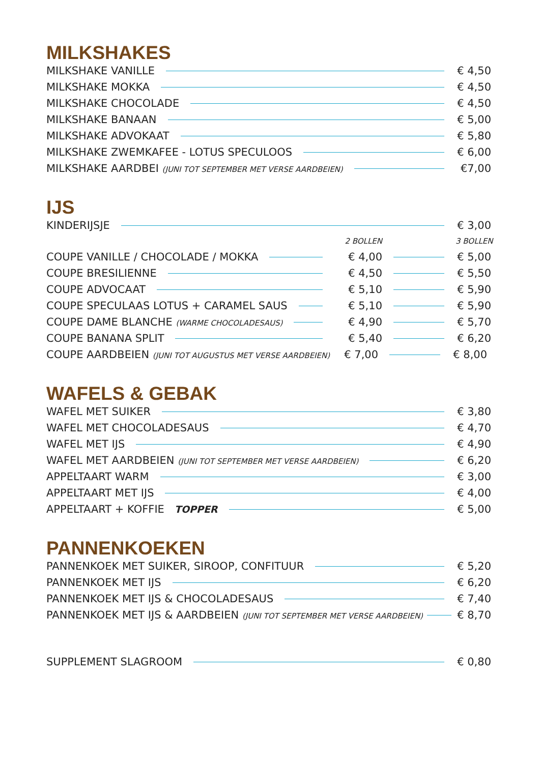MILKSHAKES
MILKSHAKE VANILLE € 4,50
MILKSHAKE MOKKA € 4,50
MILKSHAKE CHOCOLADE € 4,50
MILKSHAKE BANAAN € 5,00
MILKSHAKE ADVOKAAT € 5,80
MILKSHAKE ZWEMKAFEE - LOTUS SPECULOOS € 6,00
MILKSHAKE AARDBEI (JUNI TOT SEPTEMBER MET VERSE AARDBEIEN) €7,00
IJS
KINDERIJSJE € 3,00
2 BOLLEN 3 BOLLEN
COUPE VANILLE / CHOCOLADE / MOKKA € 4,00 € 5,00
COUPE BRESILIENNE € 4,50 € 5,50
COUPE ADVOCAAT € 5,10 € 5,90
COUPE SPECULAAS LOTUS + CARAMEL SAUS € 5,10 € 5,90
COUPE DAME BLANCHE (WARME CHOCOLADESAUS) € 4,90 € 5,70
COUPE BANANA SPLIT € 5,40 € 6,20
COUPE AARDBEIEN (JUNI TOT AUGUSTUS MET VERSE AARDBEIEN) € 7,00 € 8,00
WAFELS & GEBAK
WAFEL MET SUIKER € 3,80
WAFEL MET CHOCOLADESAUS € 4,70
WAFEL MET IJS € 4,90
WAFEL MET AARDBEIEN (JUNI TOT SEPTEMBER MET VERSE AARDBEIEN) € 6,20
APPELTAART WARM € 3,00
APPELTAART MET IJS € 4,00
APPELTAART + KOFFIE TOPPER € 5,00
PANNENKOEKEN
PANNENKOEK MET SUIKER, SIROOP, CONFITUUR € 5,20
PANNENKOEK MET IJS € 6,20
PANNENKOEK MET IJS & CHOCOLADESAUS € 7,40
PANNENKOEK MET IJS & AARDBEIEN (JUNI TOT SEPTEMBER MET VERSE AARDBEIEN) € 8,70
SUPPLEMENT SLAGROOM € 0,80